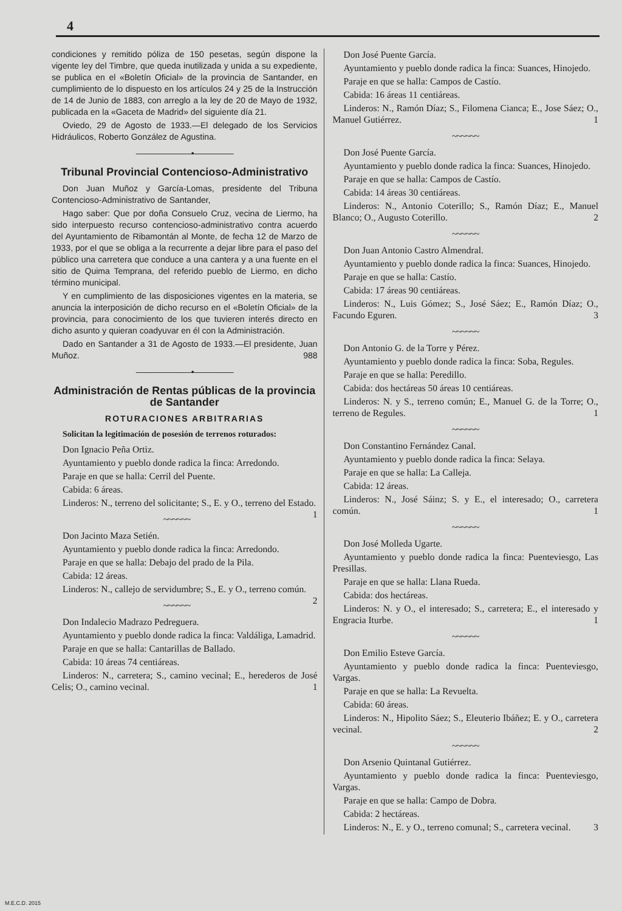4
condiciones y remitido póliza de 150 pesetas, según dispone la vigente ley del Timbre, que queda inutilizada y unida a su expediente, se publica en el «Boletín Oficial» de la provincia de Santander, en cumplimiento de lo dispuesto en los artículos 24 y 25 de la Instrucción de 14 de Junio de 1883, con arreglo a la ley de 20 de Mayo de 1932, publicada en la «Gaceta de Madrid» del siguiente día 21.
Oviedo, 29 de Agosto de 1933.—El delegado de los Servicios Hidráulicos, Roberto González de Agustina.
———————•—————
Tribunal Provincial Contencioso-Administrativo
Don Juan Muñoz y García-Lomas, presidente del Tribuna Contencioso-Administrativo de Santander,
Hago saber: Que por doña Consuelo Cruz, vecina de Liermo, ha sido interpuesto recurso contencioso-administrativo contra acuerdo del Ayuntamiento de Ribamontán al Monte, de fecha 12 de Marzo de 1933, por el que se obliga a la recurrente a dejar libre para el paso del público una carretera que conduce a una cantera y a una fuente en el sitio de Quima Temprana, del referido pueblo de Liermo, en dicho término municipal.
Y en cumplimiento de las disposiciones vigentes en la materia, se anuncia la interposición de dicho recurso en el «Boletín Oficial» de la provincia, para conocimiento de los que tuvieren interés directo en dicho asunto y quieran coadyuvar en él con la Administración.
Dado en Santander a 31 de Agosto de 1933.—El presidente, Juan Muñoz. 988
———————•—————
Administración de Rentas públicas de la provincia de Santander
ROTURACIONES ARBITRARIAS
Solicitan la legitimación de posesión de terrenos roturados:
Don Ignacio Peña Ortiz.
Ayuntamiento y pueblo donde radica la finca: Arredondo.
Paraje en que se halla: Cerril del Puente.
Cabida: 6 áreas.
Linderos: N., terreno del solicitante; S., E. y O., terreno del Estado. 1
~~~~~~
Don Jacinto Maza Setién.
Ayuntamiento y pueblo donde radica la finca: Arredondo.
Paraje en que se halla: Debajo del prado de la Pila.
Cabida: 12 áreas.
Linderos: N., callejo de servidumbre; S., E. y O., terreno común. 2
~~~~~~
Don Indalecio Madrazo Pedreguera.
Ayuntamiento y pueblo donde radica la finca: Valdáliga, Lamadrid.
Paraje en que se halla: Cantarillas de Ballado.
Cabida: 10 áreas 74 centiáreas.
Linderos: N., carretera; S., camino vecinal; E., herederos de José Celis; O., camino vecinal. 1
Don José Puente García.
Ayuntamiento y pueblo donde radica la finca: Suances, Hinojedo.
Paraje en que se halla: Campos de Castío.
Cabida: 16 áreas 11 centiáreas.
Linderos: N., Ramón Díaz; S., Filomena Cianca; E., Jose Sáez; O., Manuel Gutiérrez. 1
~~~~~~
Don José Puente García.
Ayuntamiento y pueblo donde radica la finca: Suances, Hinojedo.
Paraje en que se halla: Campos de Castío.
Cabida: 14 áreas 30 centiáreas.
Linderos: N., Antonio Coterillo; S., Ramón Díaz; E., Manuel Blanco; O., Augusto Coterillo. 2
~~~~~~
Don Juan Antonio Castro Almendral.
Ayuntamiento y pueblo donde radica la finca: Suances, Hinojedo.
Paraje en que se halla: Castío.
Cabida: 17 áreas 90 centiáreas.
Linderos: N., Luis Gómez; S., José Sáez; E., Ramón Díaz; O., Facundo Eguren. 3
~~~~~~
Don Antonio G. de la Torre y Pérez.
Ayuntamiento y pueblo donde radica la finca: Soba, Regules.
Paraje en que se halla: Peredillo.
Cabida: dos hectáreas 50 áreas 10 centiáreas.
Linderos: N. y S., terreno común; E., Manuel G. de la Torre; O., terreno de Regules. 1
~~~~~~
Don Constantino Fernández Canal.
Ayuntamiento y pueblo donde radica la finca: Selaya.
Paraje en que se halla: La Calleja.
Cabida: 12 áreas.
Linderos: N., José Sáinz; S. y E., el interesado; O., carretera común. 1
~~~~~~
Don José Molleda Ugarte.
Ayuntamiento y pueblo donde radica la finca: Puenteviesgo, Las Presillas.
Paraje en que se halla: Llana Rueda.
Cabida: dos hectáreas.
Linderos: N. y O., el interesado; S., carretera; E., el interesado y Engracia Iturbe. 1
~~~~~~
Don Emilio Esteve García.
Ayuntamiento y pueblo donde radica la finca: Puenteviesgo, Vargas.
Paraje en que se halla: La Revuelta.
Cabida: 60 áreas.
Linderos: N., Hipolito Sáez; S., Eleuterio Ibáñez; E. y O., carretera vecinal. 2
~~~~~~
Don Arsenio Quintanal Gutiérrez.
Ayuntamiento y pueblo donde radica la finca: Puenteviesgo, Vargas.
Paraje en que se halla: Campo de Dobra.
Cabida: 2 hectáreas.
Linderos: N., E. y O., terreno comunal; S., carretera vecinal. 3
M.E.C.D. 2015